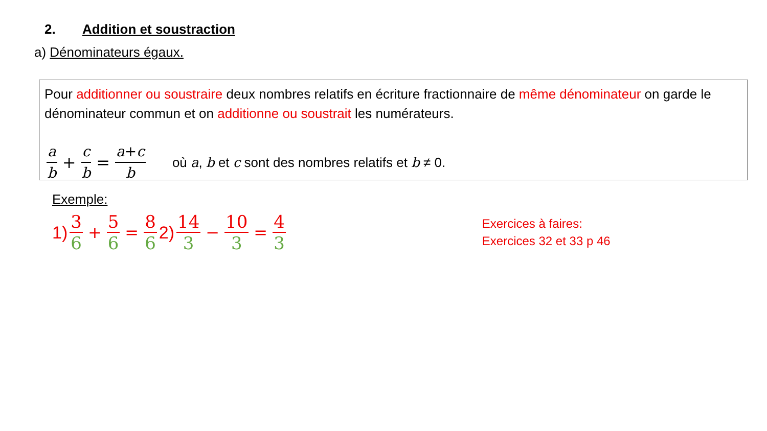2. Addition et soustraction
a) Dénominateurs égaux.
Pour additionner ou soustraire deux nombres relatifs en écriture fractionnaire de même dénominateur on garde le dénominateur commun et on additionne ou soustrait les numérateurs.
a b + c b = a+c b où a, b et c sont des nombres relatifs et b ≠ 0.
Exemple:
1) 3 6 + 5 6 = 8 6 2) 14 3 − 10 3 = 4 3
Exercices à faires:
Exercices 32 et 33 p 46